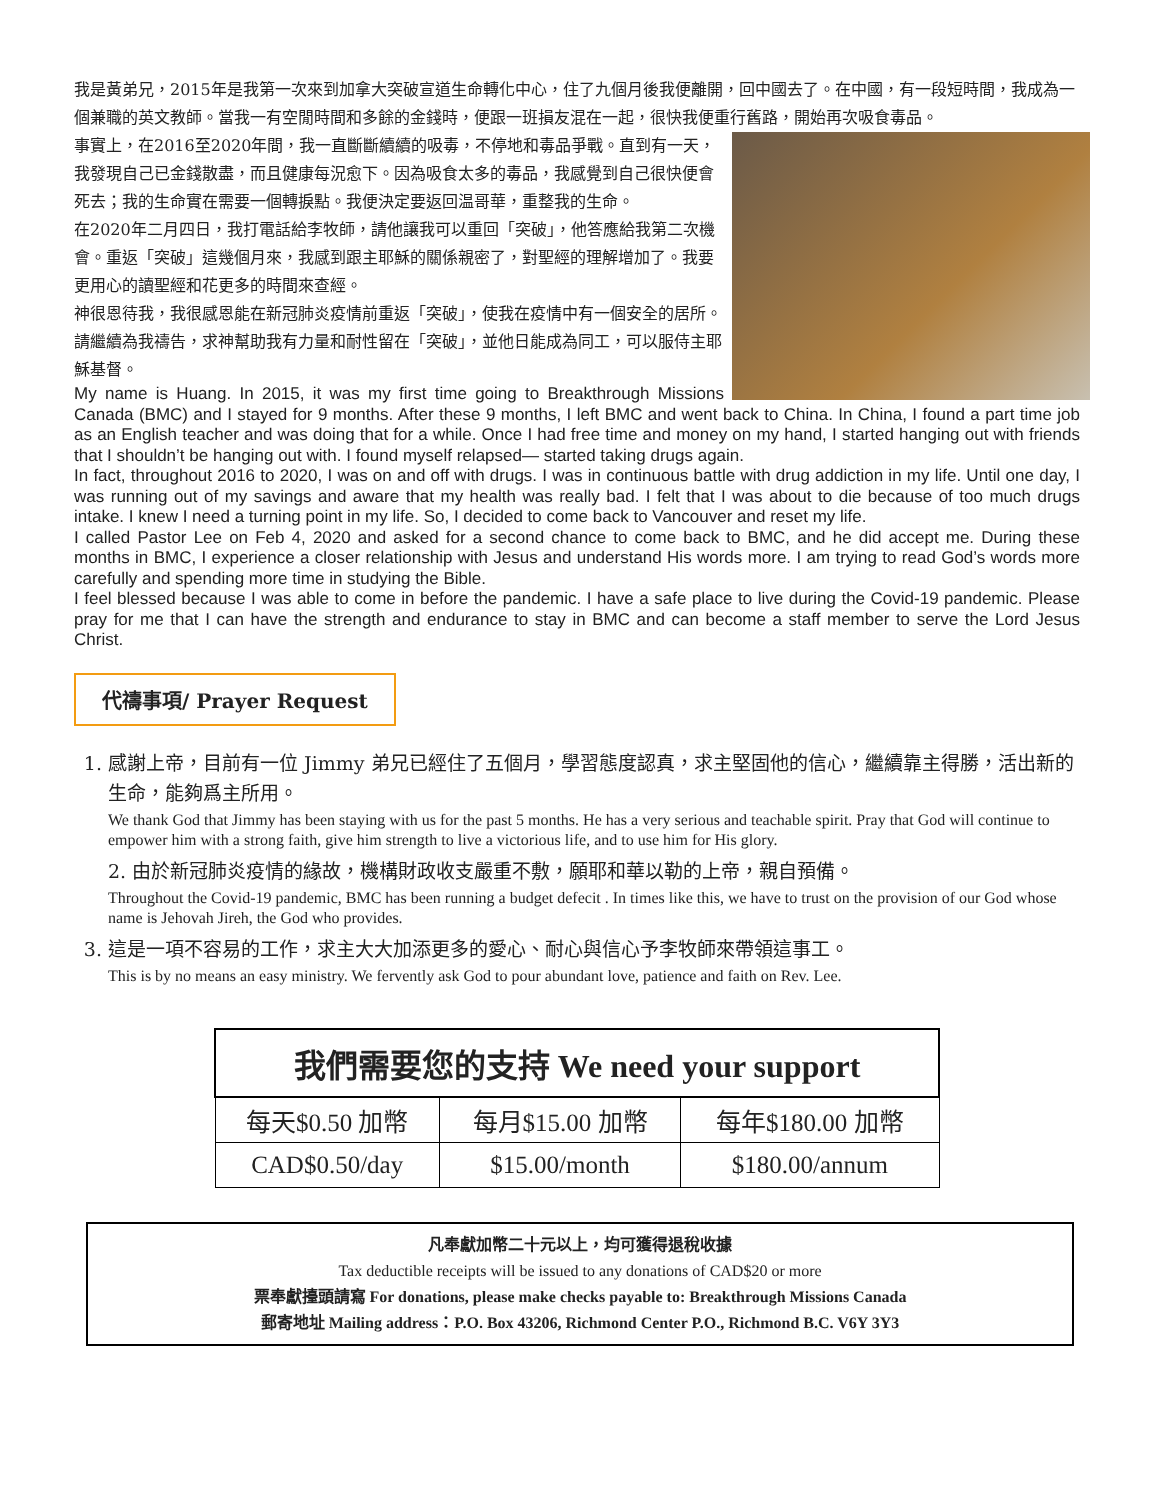我是黃弟兄，2015年是我第一次來到加拿大突破宣道生命轉化中心，住了九個月後我便離開，回中國去了。在中國，有一段短時間，我成為一個兼職的英文教師。當我一有空閒時間和多餘的金錢時，便跟一班損友混在一起，很快我便重行舊路，開始再次吸食毒品。
事實上，在2016至2020年間，我一直斷斷續續的吸毒，不停地和毒品爭戰。直到有一天，我發現自己已金錢散盡，而且健康每況愈下。因為吸食太多的毒品，我感覺到自己很快便會死去；我的生命實在需要一個轉捩點。我便決定要返回温哥華，重整我的生命。
在2020年二月四日，我打電話給李牧師，請他讓我可以重回「突破」，他答應給我第二次機會。重返「突破」這幾個月來，我感到跟主耶穌的關係親密了，對聖經的理解增加了。我要更用心的讀聖經和花更多的時間來查經。
神很恩待我，我很感恩能在新冠肺炎疫情前重返「突破」，使我在疫情中有一個安全的居所。請繼續為我禱告，求神幫助我有力量和耐性留在「突破」，並他日能成為同工，可以服侍主耶穌基督。
My name is Huang. In 2015, it was my first time going to Breakthrough Missions Canada (BMC) and I stayed for 9 months. After these 9 months, I left BMC and went back to China. In China, I found a part time job as an English teacher and was doing that for a while. Once I had free time and money on my hand, I started hanging out with friends that I shouldn’t be hanging out with. I found myself relapsed— started taking drugs again.
In fact, throughout 2016 to 2020, I was on and off with drugs. I was in continuous battle with drug addiction in my life. Until one day, I was running out of my savings and aware that my health was really bad. I felt that I was about to die because of too much drugs intake. I knew I need a turning point in my life. So, I decided to come back to Vancouver and reset my life.
I called Pastor Lee on Feb 4, 2020 and asked for a second chance to come back to BMC, and he did accept me. During these months in BMC, I experience a closer relationship with Jesus and understand His words more. I am trying to read God’s words more carefully and spending more time in studying the Bible.
I feel blessed because I was able to come in before the pandemic. I have a safe place to live during the Covid-19 pandemic. Please pray for me that I can have the strength and endurance to stay in BMC and can become a staff member to serve the Lord Jesus Christ.
代禱事項/ Prayer Request
1. 感謝上帝，目前有一位 Jimmy 弟兄已經住了五個月，學習態度認真，求主堅固他的信心，繼續靠主得勝，活出新的生命，能夠爲主所用。
We thank God that Jimmy has been staying with us for the past 5 months. He has a very serious and teachable spirit. Pray that God will continue to empower him with a strong faith, give him strength to live a victorious life, and to use him for His glory.
2. 由於新冠肺炎疫情的緣故，機構財政收支嚴重不敷，願耶和華以勒的上帝，親自預備。
Throughout the Covid-19 pandemic, BMC has been running a budget defecit . In times like this, we have to trust on the provision of our God whose name is Jehovah Jireh, the God who provides.
3. 這是一項不容易的工作，求主大大加添更多的愛心、耐心與信心予李牧師來帶領這事工。
This is by no means an easy ministry. We fervently ask God to pour abundant love, patience and faith on Rev. Lee.
| 我們需要您的支持 We need your support | | |
| --- | --- | --- |
| 每天$0.50 加幣 | 每月$15.00 加幣 | 每年$180.00 加幣 |
| CAD$0.50/day | $15.00/month | $180.00/annum |
凡奉獻加幣二十元以上，均可獲得退稅收據
Tax deductible receipts will be issued to any donations of CAD$20 or more
票奉獻擡頭請寫 For donations, please make checks payable to: Breakthrough Missions Canada
郵寄地址 Mailing address：P.O. Box 43206, Richmond Center P.O., Richmond B.C. V6Y 3Y3